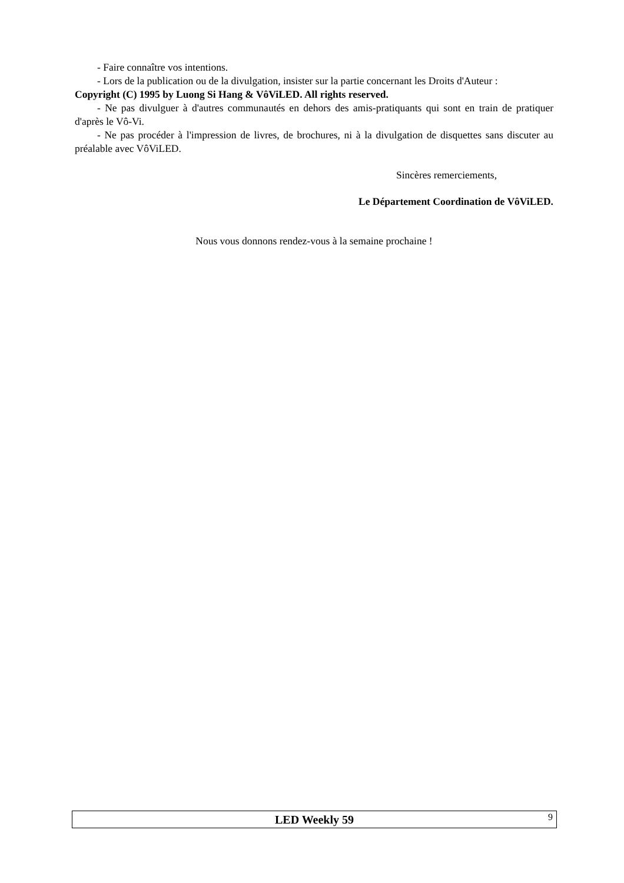- Faire connaître vos intentions.
- Lors de la publication ou de la divulgation, insister sur la partie concernant les Droits d'Auteur :
Copyright (C) 1995 by Luong Si Hang & VôViLED. All rights reserved.
- Ne pas divulguer à d'autres communautés en dehors des amis-pratiquants qui sont en train de pratiquer d'après le Vô-Vi.
- Ne pas procéder à l'impression de livres, de brochures, ni à la divulgation de disquettes sans discuter au préalable avec VôViLED.
Sincères remerciements,
Le Département Coordination de VôViLED.
Nous vous donnons rendez-vous à la semaine prochaine !
LED Weekly 59 9